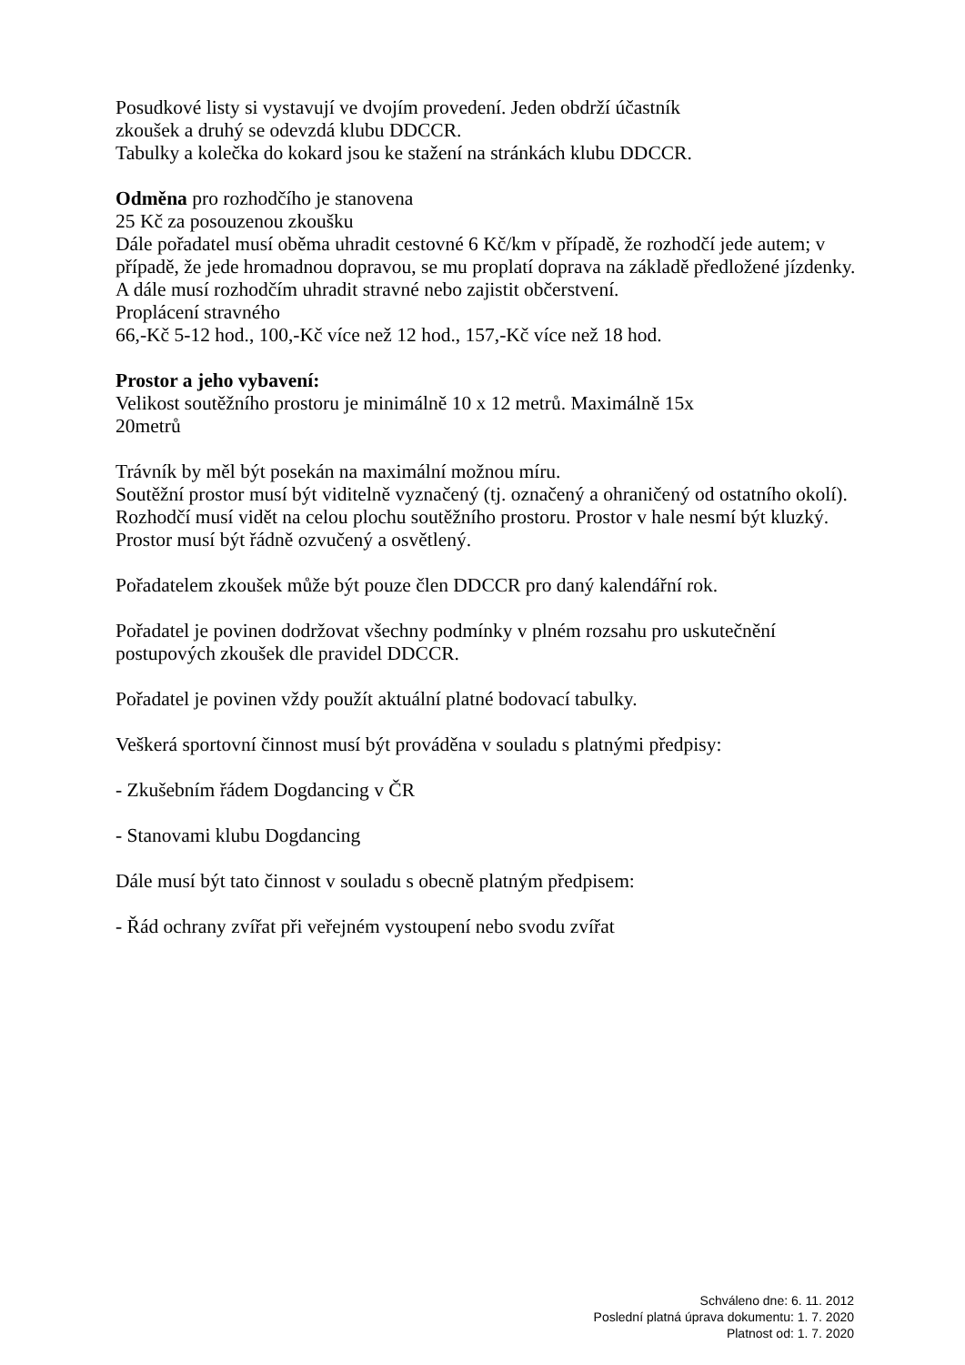Posudkové listy si vystavují ve dvojím provedení. Jeden obdrží účastník
zkoušek a druhý se odevzdá klubu DDCCR.
Tabulky a kolečka do kokard jsou ke stažení na stránkách klubu DDCCR.
Odměna pro rozhodčího je stanovena
25 Kč za posouzenou zkoušku
Dále pořadatel musí oběma uhradit cestovné 6 Kč/km v případě, že rozhodčí jede autem; v případě, že jede hromadnou dopravou, se mu proplatí doprava na základě předložené jízdenky. A dále musí rozhodčím uhradit stravné nebo zajistit občerstvení.
Proplácení stravného
66,-Kč 5-12 hod., 100,-Kč více než 12 hod., 157,-Kč více než 18 hod.
Prostor a jeho vybavení:
Velikost soutěžního prostoru je minimálně 10 x 12 metrů. Maximálně 15x
20metrů
Trávník by měl být posekán na maximální možnou míru.
Soutěžní prostor musí být viditelně vyznačený (tj. označený a ohraničený od ostatního okolí). Rozhodčí musí vidět na celou plochu soutěžního prostoru. Prostor v hale nesmí být kluzký. Prostor musí být řádně ozvučený a osvětlený.
Pořadatelem zkoušek může být pouze člen DDCCR pro daný kalendářní rok.
Pořadatel je povinen dodržovat všechny podmínky v plném rozsahu pro uskutečnění postupových zkoušek dle pravidel DDCCR.
Pořadatel je povinen vždy použít aktuální platné bodovací tabulky.
Veškerá sportovní činnost musí být prováděna v souladu s platnými předpisy:
- Zkušebním řádem Dogdancing v ČR
- Stanovami klubu Dogdancing
Dále musí být tato činnost v souladu s obecně platným předpisem:
- Řád ochrany zvířat při veřejném vystoupení nebo svodu zvířat
Schváleno dne: 6. 11. 2012
Poslední platná úprava dokumentu: 1. 7. 2020
Platnost od: 1. 7. 2020